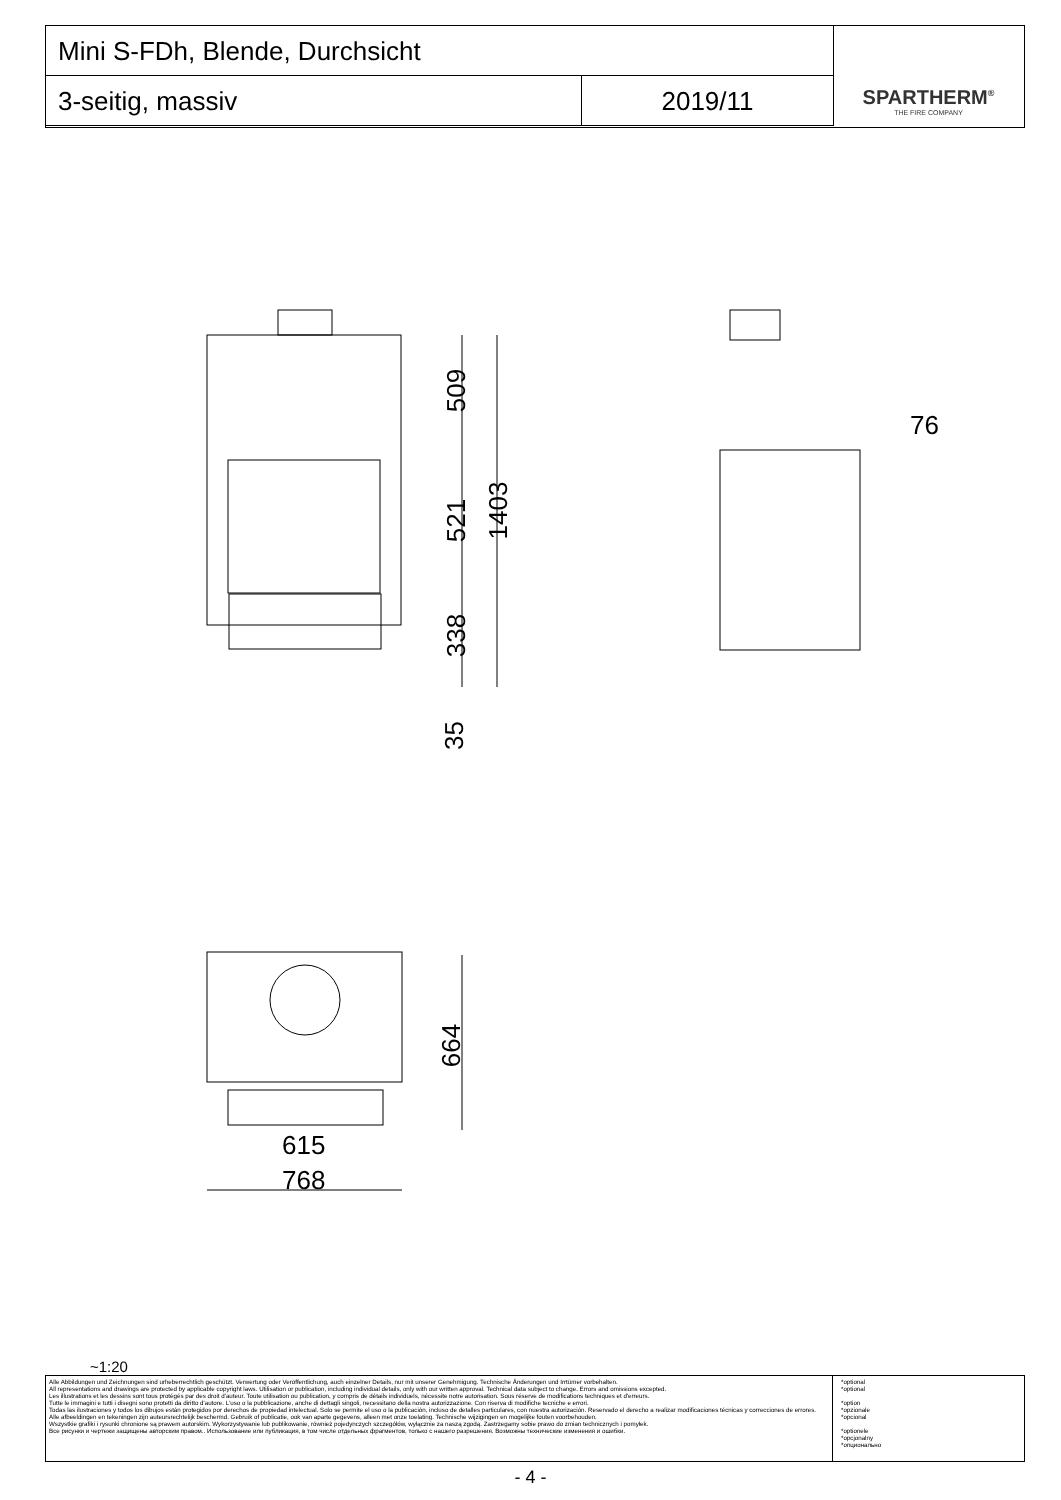Mini S-FDh, Blende, Durchsicht
SPARTHERM<sup>®</sup>
THE FIRE COMPANY
3-seitig, massiv
2019/11
509
521 1403
338
35
76
664
615
768
~1:20
Alle Abbildungen und Zeichnungen sind urheberrechtlich geschützt. Verwertung oder Veröffentlichung, auch einzelner Details, nur mit unserer Genehmigung. Technische Änderungen und Irrtümer vorbehalten.
All representations and drawings are protected by applicable copyright laws. Utilisation or publication, including individual details, only with our written approval. Technical data subject to change. Errors and omissions excepted.
Les illustrations et les dessins sont tous protégés par des droit d'auteur. Toute utilisation ou publication, y compris de détails individuels, nécessite notre autorisation. Sous réserve de modifications techniques et d'erreurs.
Tutte le immagini e tutti i disegni sono protetti da diritto d'autore. L'uso o la pubblicazione, anche di dettagli singoli, necessitano della nostra autorizzazione. Con riserva di modifiche tecniche e errori.
Todas las ilustraciones y todos los dibujos están protegidos por derechos de propiedad intelectual. Solo se permite el uso o la publicación, incluso de detalles particulares, con nuestra autorización. Reservado el derecho a realizar modificaciones técnicas y correcciones de errores.
Alle afbeeldingen en tekeningen zijn auteursrechtelijk beschermd. Gebruik of publicatie, ook van aparte gegevens, alleen met onze toelating. Technische wijzigingen en mogelijke fouten voorbehouden.
Wszystkie grafiki i rysunki chronione są prawem autorskim. Wykorzystywanie lub publikowanie, również pojedynczych szczegółów, wyłącznie za naszą zgodą. Zastrzegamy sobie prawo do zmian technicznych i pomyłek.
Все рисунки и чертежи защищены авторским правом.. Использование или публикация, в том числе отдельных фрагментов, только с нашего разрешения. Возможны технические изменения и ошибки.
*optional
*optional
*option
*opzionale
*opcional
*optionele
*opcjonalny
*опционально
- 4 -